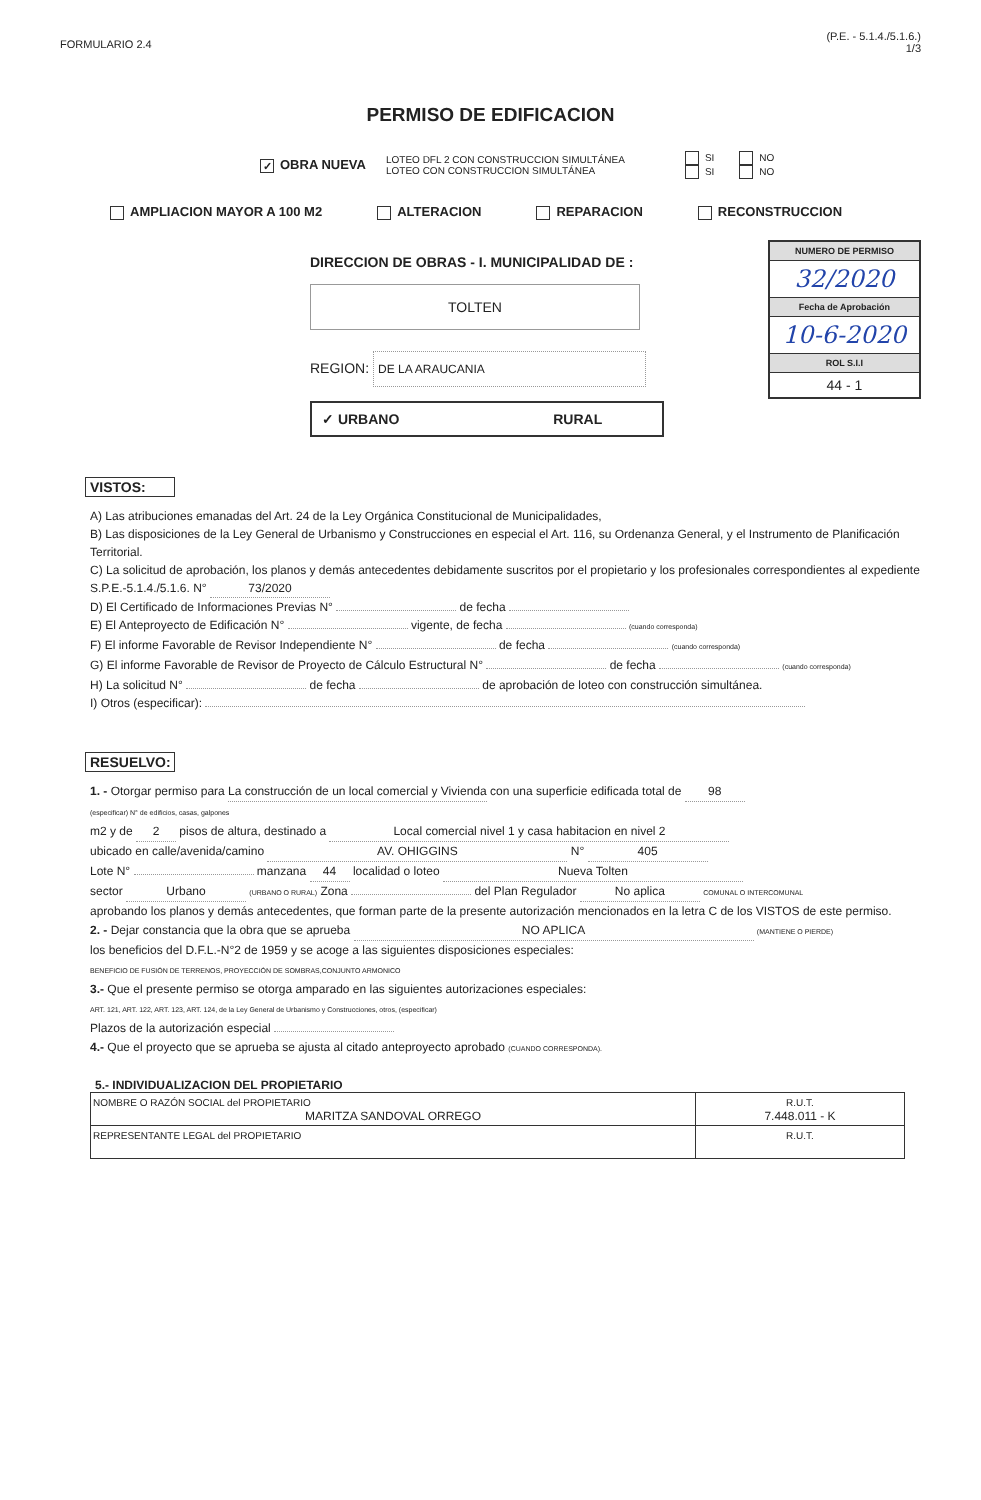FORMULARIO 2.4 (P.E. - 5.1.4./5.1.6.)
1/3
PERMISO DE EDIFICACION
✓ OBRA NUEVA LOTEO DFL 2 CON CONSTRUCCION SIMULTÁNEA
LOTEO CON CONSTRUCCION SIMULTÁNEA SI NO
SI NO
AMPLIACION MAYOR A 100 M2 ALTERACION REPARACION RECONSTRUCCION
DIRECCION DE OBRAS - I. MUNICIPALIDAD DE :
TOLTEN
REGION: DE LA ARAUCANIA
✓ URBANO RURAL
NUMERO DE PERMISO
32/2020
Fecha de Aprobación
10-6-2020
ROL S.I.I
44 - 1
VISTOS:
A) Las atribuciones emanadas del Art. 24 de la Ley Orgánica Constitucional de Municipalidades,
B) Las disposiciones de la Ley General de Urbanismo y Construcciones en especial el Art. 116, su Ordenanza General, y el Instrumento de Planificación Territorial.
C) La solicitud de aprobación, los planos y demás antecedentes debidamente suscritos por el propietario y los profesionales correspondientes al expediente S.P.E.-5.1.4./5.1.6. N° 73/2020
D) El Certificado de Informaciones Previas N° de fecha
E) El Anteproyecto de Edificación N° vigente, de fecha (cuando corresponda)
F) El informe Favorable de Revisor Independiente N° de fecha (cuando corresponda)
G) El informe Favorable de Revisor de Proyecto de Cálculo Estructural N° de fecha (cuando corresponda)
H) La solicitud N° de fecha de aprobación de loteo con construcción simultánea.
I) Otros (especificar):
RESUELVO:
1. - Otorgar permiso para La construcción de un local comercial y Vivienda con una superficie edificada total de 98
(especificar) N° de edificios, casas, galpones
m2 y de 2 pisos de altura, destinado a Local comercial nivel 1 y casa habitacion en nivel 2
ubicado en calle/avenida/camino AV. OHIGGINS N° 405
Lote N° manzana 44 localidad o loteo Nueva Tolten
sector Urbano (URBANO O RURAL) Zona del Plan Regulador No aplica COMUNAL O INTERCOMUNAL
aprobando los planos y demás antecedentes, que forman parte de la presente autorización mencionados en la letra C de los VISTOS de este permiso.
2. - Dejar constancia que la obra que se aprueba NO APLICA (MANTIENE O PIERDE)
los beneficios del D.F.L.-N°2 de 1959 y se acoge a las siguientes disposiciones especiales:
BENEFICIO DE FUSIÓN DE TERRENOS, PROYECCIÓN DE SOMBRAS,CONJUNTO ARMONICO
3.- Que el presente permiso se otorga amparado en las siguientes autorizaciones especiales:
ART. 121, ART. 122, ART. 123, ART. 124, de la Ley General de Urbanismo y Construcciones, otros, (especificar)
Plazos de la autorización especial
4.- Que el proyecto que se aprueba se ajusta al citado anteproyecto aprobado (CUANDO CORRESPONDA).
5.- INDIVIDUALIZACION DEL PROPIETARIO
| NOMBRE O RAZÓN SOCIAL del PROPIETARIO MARITZA SANDOVAL ORREGO | R.U.T. 7.448.011 - K |
| REPRESENTANTE LEGAL del PROPIETARIO | R.U.T. |